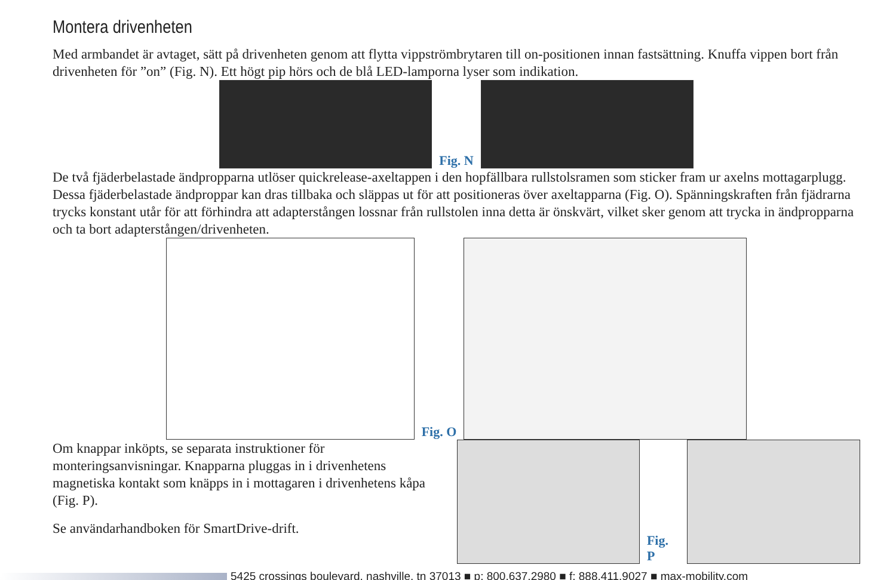Montera drivenheten
Med armbandet är avtaget, sätt på drivenheten genom att flytta vippströmbrytaren till on-positionen innan fastsättning. Knuffa vippen bort från drivenheten för ”on” (Fig. N). Ett högt pip hörs och de blå LED-lamporna lyser som indikation.
Fig. N
De två fjäderbelastade ändpropparna utlöser quickrelease-axeltappen i den hopfällbara rullstolsramen som sticker fram ur axelns mottagarplugg. Dessa fjäderbelastade ändproppar kan dras tillbaka och släppas ut för att positioneras över axeltapparna (Fig. O). Spänningskraften från fjädrarna trycks konstant utår för att förhindra att adapterstången lossnar från rullstolen inna detta är önskvärt, vilket sker genom att trycka in ändpropparna och ta bort adapterstången/drivenheten.
Fig. O
Om knappar inköpts, se separata instruktioner för monteringsanvisningar. Knapparna pluggas in i drivenhetens magnetiska kontakt som knäpps in i mottagaren i drivenhetens kåpa (Fig. P).
Se användarhandboken för SmartDrive-drift.
Fig. P
5425 crossings boulevard, nashville, tn 37013 ■ p: 800.637.2980 ■ f: 888.411.9027 ■ max-mobility.com